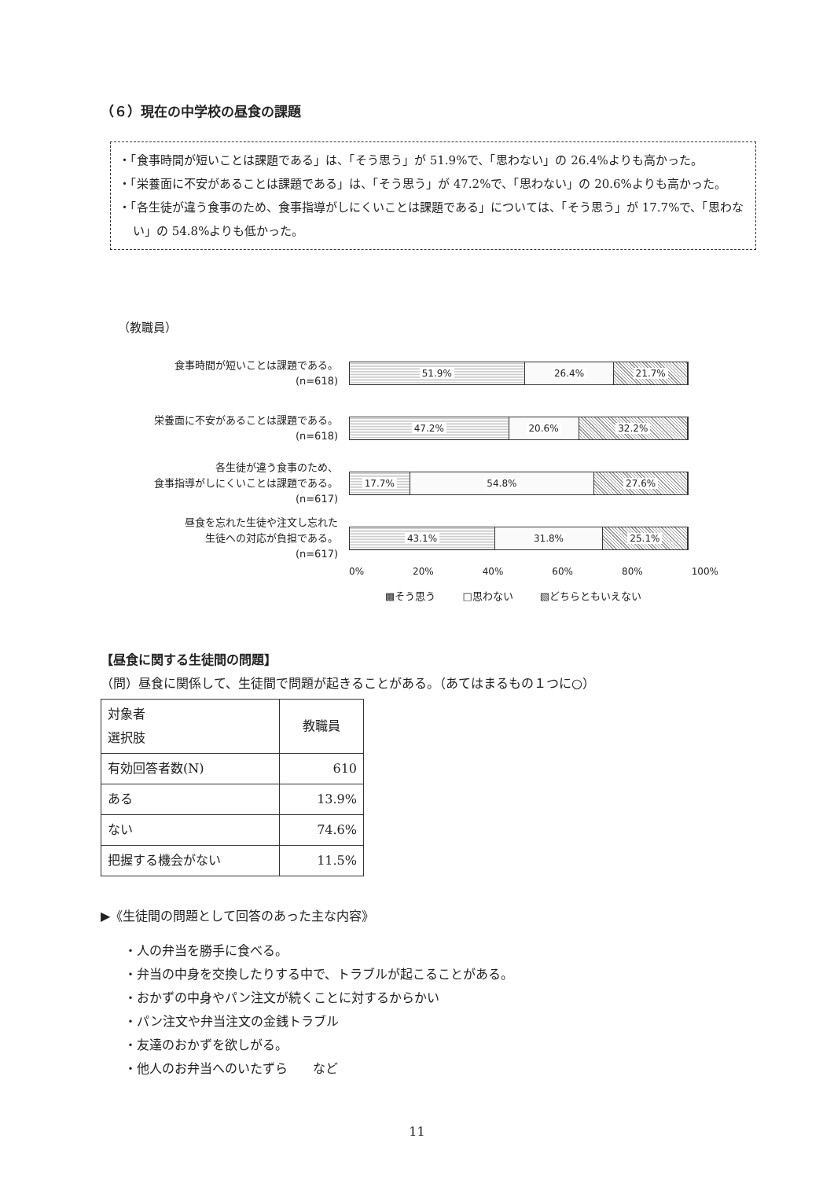（６）現在の中学校の昼食の課題
・「食事時間が短いことは課題である」は、「そう思う」が 51.9%で、「思わない」の 26.4%よりも高かった。
・「栄養面に不安があることは課題である」は、「そう思う」が 47.2%で、「思わない」の 20.6%よりも高かった。
・「各生徒が違う食事のため、食事指導がしにくいことは課題である」については、「そう思う」が 17.7%で、「思わない」の 54.8%よりも低かった。
（教職員）
食事時間が短いことは課題である。
(n=618)
51.9% 26.4% 21.7%
栄養面に不安があることは課題である。
(n=618)
47.2% 20.6% 32.2%
各生徒が違う食事のため、
食事指導がしにくいことは課題である。
(n=617)
17.7% 54.8% 27.6%
昼食を忘れた生徒や注文し忘れた
生徒への対応が負担である。
(n=617)
43.1% 31.8% 25.1%
0% 20% 40% 60% 80% 100%
▩そう思う □思わない ▧どちらともいえない
【昼食に関する生徒間の問題】
（問）昼食に関係して、生徒間で問題が起きることがある。（あてはまるもの１つに○）
| 対象者 選択肢 | 教職員 |
| --- | --- |
| 有効回答者数(N) | 610 |
| ある | 13.9% |
| ない | 74.6% |
| 把握する機会がない | 11.5% |
▶《生徒間の問題として回答のあった主な内容》
・人の弁当を勝手に食べる。
・弁当の中身を交換したりする中で、トラブルが起こることがある。
・おかずの中身やパン注文が続くことに対するからかい
・パン注文や弁当注文の金銭トラブル
・友達のおかずを欲しがる。
・他人のお弁当へのいたずら　　など
11